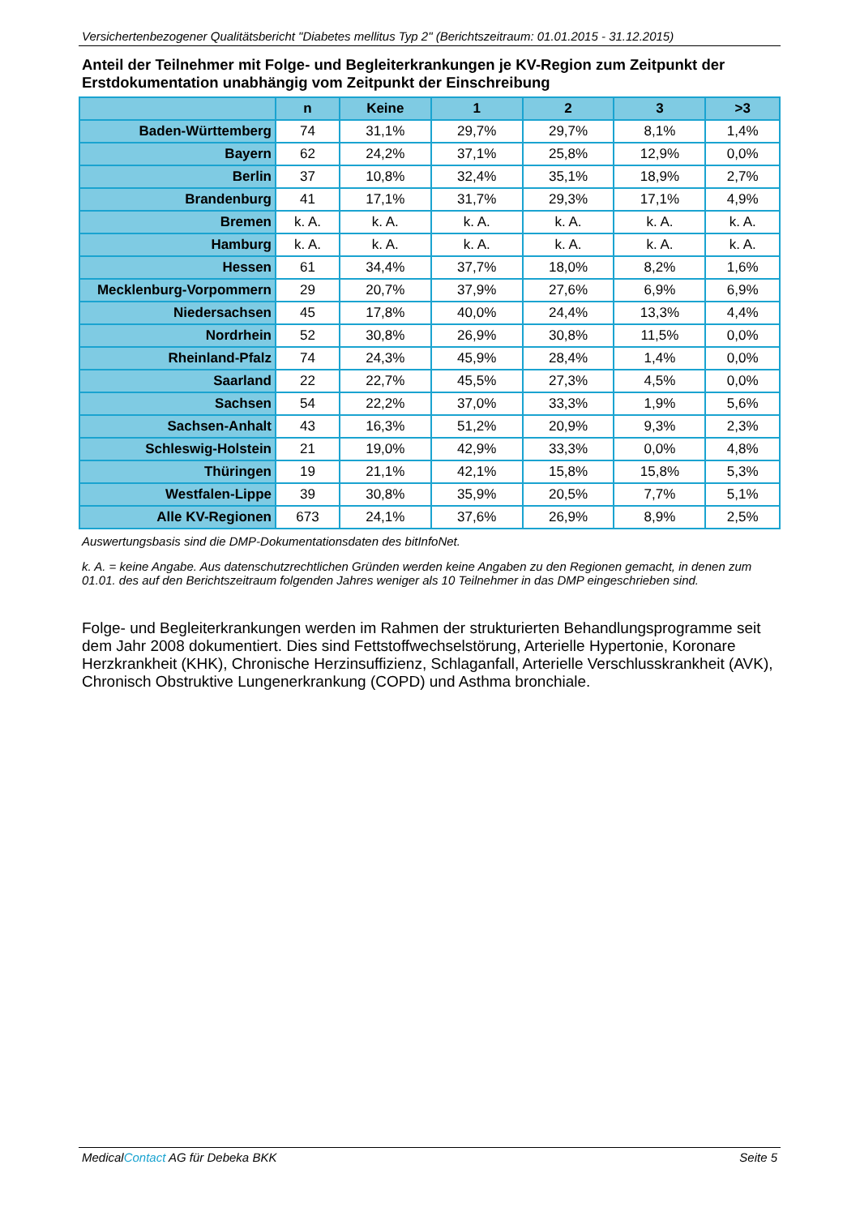Versichertenbezogener Qualitätsbericht "Diabetes mellitus Typ 2" (Berichtszeitraum: 01.01.2015 - 31.12.2015)
Anteil der Teilnehmer mit Folge- und Begleiterkrankungen je KV-Region zum Zeitpunkt der Erstdokumentation unabhängig vom Zeitpunkt der Einschreibung
| | n | Keine | 1 | 2 | 3 | >3 |
| --- | --- | --- | --- | --- | --- | --- |
| Baden-Württemberg | 74 | 31,1% | 29,7% | 29,7% | 8,1% | 1,4% |
| Bayern | 62 | 24,2% | 37,1% | 25,8% | 12,9% | 0,0% |
| Berlin | 37 | 10,8% | 32,4% | 35,1% | 18,9% | 2,7% |
| Brandenburg | 41 | 17,1% | 31,7% | 29,3% | 17,1% | 4,9% |
| Bremen | k. A. | k. A. | k. A. | k. A. | k. A. | k. A. |
| Hamburg | k. A. | k. A. | k. A. | k. A. | k. A. | k. A. |
| Hessen | 61 | 34,4% | 37,7% | 18,0% | 8,2% | 1,6% |
| Mecklenburg-Vorpommern | 29 | 20,7% | 37,9% | 27,6% | 6,9% | 6,9% |
| Niedersachsen | 45 | 17,8% | 40,0% | 24,4% | 13,3% | 4,4% |
| Nordrhein | 52 | 30,8% | 26,9% | 30,8% | 11,5% | 0,0% |
| Rheinland-Pfalz | 74 | 24,3% | 45,9% | 28,4% | 1,4% | 0,0% |
| Saarland | 22 | 22,7% | 45,5% | 27,3% | 4,5% | 0,0% |
| Sachsen | 54 | 22,2% | 37,0% | 33,3% | 1,9% | 5,6% |
| Sachsen-Anhalt | 43 | 16,3% | 51,2% | 20,9% | 9,3% | 2,3% |
| Schleswig-Holstein | 21 | 19,0% | 42,9% | 33,3% | 0,0% | 4,8% |
| Thüringen | 19 | 21,1% | 42,1% | 15,8% | 15,8% | 5,3% |
| Westfalen-Lippe | 39 | 30,8% | 35,9% | 20,5% | 7,7% | 5,1% |
| Alle KV-Regionen | 673 | 24,1% | 37,6% | 26,9% | 8,9% | 2,5% |
Auswertungsbasis sind die DMP-Dokumentationsdaten des bitInfoNet.
k. A. = keine Angabe. Aus datenschutzrechtlichen Gründen werden keine Angaben zu den Regionen gemacht, in denen zum 01.01. des auf den Berichtszeitraum folgenden Jahres weniger als 10 Teilnehmer in das DMP eingeschrieben sind.
Folge- und Begleiterkrankungen werden im Rahmen der strukturierten Behandlungsprogramme seit dem Jahr 2008 dokumentiert. Dies sind Fettstoffwechselstörung, Arterielle Hypertonie, Koronare Herzkrankheit (KHK), Chronische Herzinsuffizienz, Schlaganfall, Arterielle Verschlusskrankheit (AVK), Chronisch Obstruktive Lungenerkrankung (COPD) und Asthma bronchiale.
MedicalContact AG für Debeka BKK Seite 5